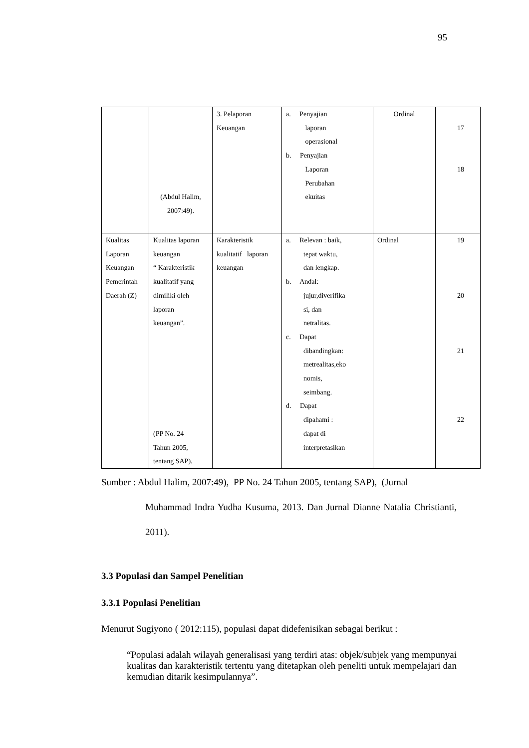95
| | (Abdul Halim, 2007:49). | 3. Pelaporan Keuangan | a. Penyajian laporan operasional b. Penyajian Laporan Perubahan ekuitas | Ordinal | 17 18 |
| Kualitas Laporan Keuangan Pemerintah Daerah (Z) | Kualitas laporan keuangan “ Karakteristik kualitatif yang dimiliki oleh laporan keuangan”. (PP No. 24 Tahun 2005, tentang SAP). | Karakteristik kualitatif laporan keuangan | a. Relevan : baik, tepat waktu, dan lengkap. b. Andal: jujur,diverifika si, dan netralitas. c. Dapat dibandingkan: metrealitas,eko nomis, seimbang. d. Dapat dipahami : dapat di interpretasikan | Ordinal | 19 20 21 22 |
Sumber : Abdul Halim, 2007:49), PP No. 24 Tahun 2005, tentang SAP), (Jurnal
Muhammad Indra Yudha Kusuma, 2013. Dan Jurnal Dianne Natalia Christianti, 2011).
3.3 Populasi dan Sampel Penelitian
3.3.1 Populasi Penelitian
Menurut Sugiyono ( 2012:115), populasi dapat didefenisikan sebagai berikut :
“Populasi adalah wilayah generalisasi yang terdiri atas: objek/subjek yang mempunyai kualitas dan karakteristik tertentu yang ditetapkan oleh peneliti untuk mempelajari dan kemudian ditarik kesimpulannya”.